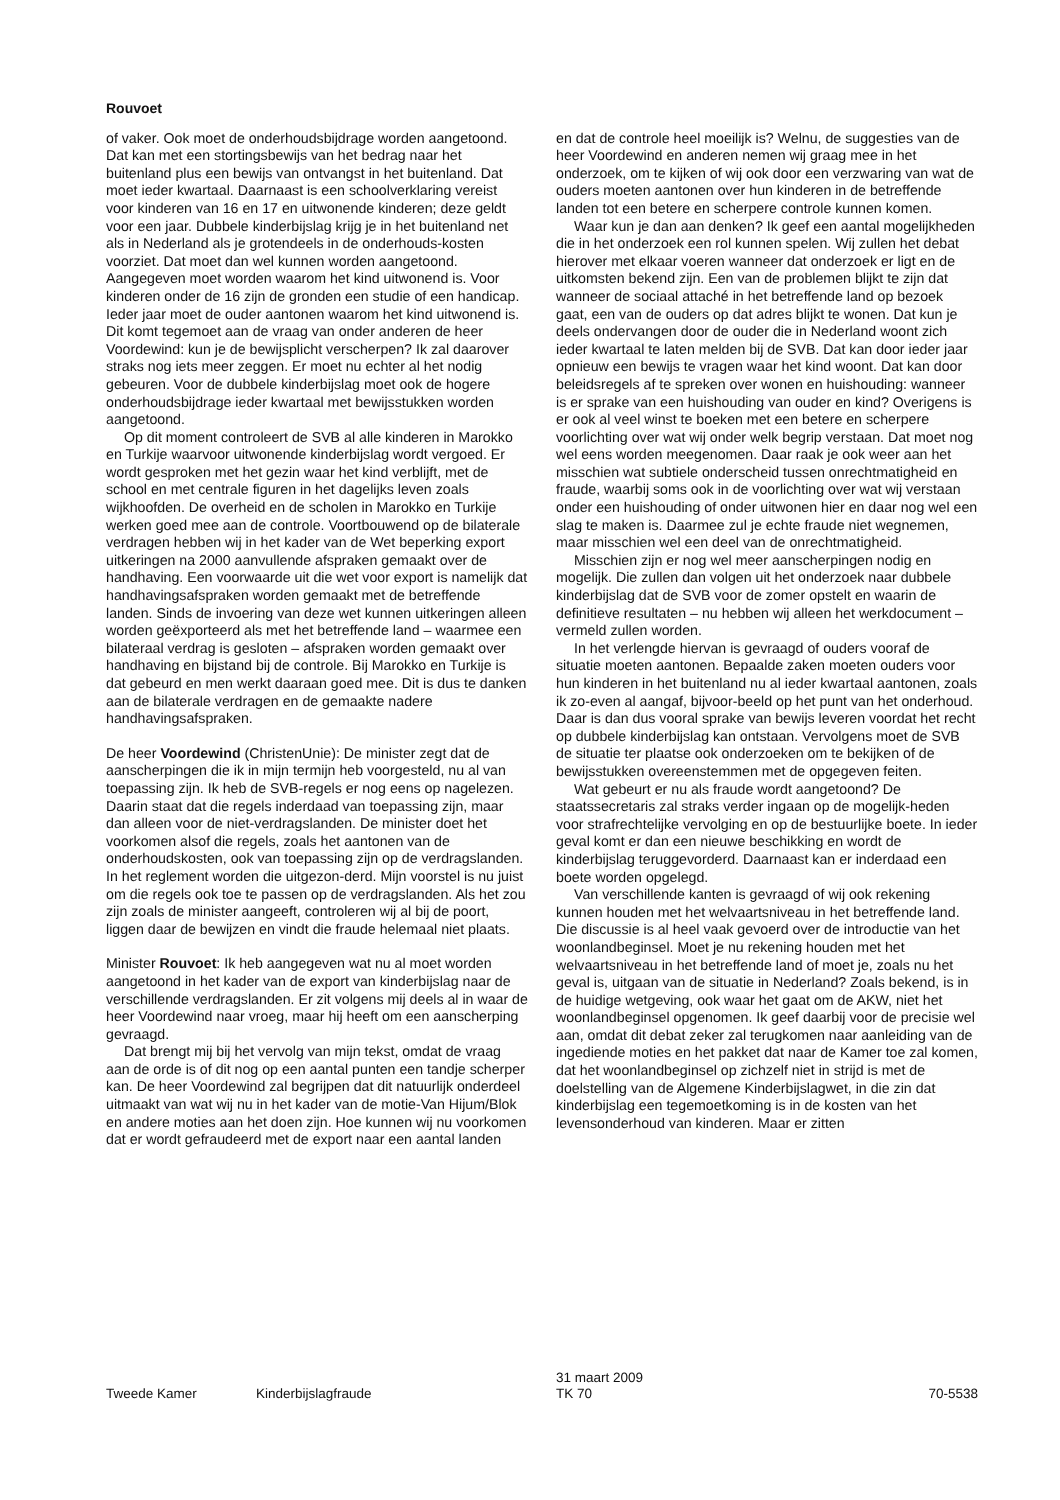Rouvoet
of vaker. Ook moet de onderhoudsbijdrage worden aangetoond. Dat kan met een stortingsbewijs van het bedrag naar het buitenland plus een bewijs van ontvangst in het buitenland. Dat moet ieder kwartaal. Daarnaast is een schoolverklaring vereist voor kinderen van 16 en 17 en uitwonende kinderen; deze geldt voor een jaar. Dubbele kinderbijslag krijg je in het buitenland net als in Nederland als je grotendeels in de onderhouds-kosten voorziet. Dat moet dan wel kunnen worden aangetoond. Aangegeven moet worden waarom het kind uitwonend is. Voor kinderen onder de 16 zijn de gronden een studie of een handicap. Ieder jaar moet de ouder aantonen waarom het kind uitwonend is. Dit komt tegemoet aan de vraag van onder anderen de heer Voordewind: kun je de bewijsplicht verscherpen? Ik zal daarover straks nog iets meer zeggen. Er moet nu echter al het nodig gebeuren. Voor de dubbele kinderbijslag moet ook de hogere onderhoudsbijdrage ieder kwartaal met bewijsstukken worden aangetoond.
Op dit moment controleert de SVB al alle kinderen in Marokko en Turkije waarvoor uitwonende kinderbijslag wordt vergoed. Er wordt gesproken met het gezin waar het kind verblijft, met de school en met centrale figuren in het dagelijks leven zoals wijkhoofden. De overheid en de scholen in Marokko en Turkije werken goed mee aan de controle. Voortbouwend op de bilaterale verdragen hebben wij in het kader van de Wet beperking export uitkeringen na 2000 aanvullende afspraken gemaakt over de handhaving. Een voorwaarde uit die wet voor export is namelijk dat handhavingsafspraken worden gemaakt met de betreffende landen. Sinds de invoering van deze wet kunnen uitkeringen alleen worden geëxporteerd als met het betreffende land – waarmee een bilateraal verdrag is gesloten – afspraken worden gemaakt over handhaving en bijstand bij de controle. Bij Marokko en Turkije is dat gebeurd en men werkt daaraan goed mee. Dit is dus te danken aan de bilaterale verdragen en de gemaakte nadere handhavingsafspraken.
De heer Voordewind (ChristenUnie): De minister zegt dat de aanscherpingen die ik in mijn termijn heb voorgesteld, nu al van toepassing zijn. Ik heb de SVB-regels er nog eens op nagelezen. Daarin staat dat die regels inderdaad van toepassing zijn, maar dan alleen voor de niet-verdragslanden. De minister doet het voorkomen alsof die regels, zoals het aantonen van de onderhoudskosten, ook van toepassing zijn op de verdragslanden. In het reglement worden die uitgezon-derd. Mijn voorstel is nu juist om die regels ook toe te passen op de verdragslanden. Als het zou zijn zoals de minister aangeeft, controleren wij al bij de poort, liggen daar de bewijzen en vindt die fraude helemaal niet plaats.
Minister Rouvoet: Ik heb aangegeven wat nu al moet worden aangetoond in het kader van de export van kinderbijslag naar de verschillende verdragslanden. Er zit volgens mij deels al in waar de heer Voordewind naar vroeg, maar hij heeft om een aanscherping gevraagd.
Dat brengt mij bij het vervolg van mijn tekst, omdat de vraag aan de orde is of dit nog op een aantal punten een tandje scherper kan. De heer Voordewind zal begrijpen dat dit natuurlijk onderdeel uitmaakt van wat wij nu in het kader van de motie-Van Hijum/Blok en andere moties aan het doen zijn. Hoe kunnen wij nu voorkomen dat er wordt gefraudeerd met de export naar een aantal landen
en dat de controle heel moeilijk is? Welnu, de suggesties van de heer Voordewind en anderen nemen wij graag mee in het onderzoek, om te kijken of wij ook door een verzwaring van wat de ouders moeten aantonen over hun kinderen in de betreffende landen tot een betere en scherpere controle kunnen komen.
Waar kun je dan aan denken? Ik geef een aantal mogelijkheden die in het onderzoek een rol kunnen spelen. Wij zullen het debat hierover met elkaar voeren wanneer dat onderzoek er ligt en de uitkomsten bekend zijn. Een van de problemen blijkt te zijn dat wanneer de sociaal attaché in het betreffende land op bezoek gaat, een van de ouders op dat adres blijkt te wonen. Dat kun je deels ondervangen door de ouder die in Nederland woont zich ieder kwartaal te laten melden bij de SVB. Dat kan door ieder jaar opnieuw een bewijs te vragen waar het kind woont. Dat kan door beleidsregels af te spreken over wonen en huishouding: wanneer is er sprake van een huishouding van ouder en kind? Overigens is er ook al veel winst te boeken met een betere en scherpere voorlichting over wat wij onder welk begrip verstaan. Dat moet nog wel eens worden meegenomen. Daar raak je ook weer aan het misschien wat subtiele onderscheid tussen onrechtmatigheid en fraude, waarbij soms ook in de voorlichting over wat wij verstaan onder een huishouding of onder uitwonen hier en daar nog wel een slag te maken is. Daarmee zul je echte fraude niet wegnemen, maar misschien wel een deel van de onrechtmatigheid.
Misschien zijn er nog wel meer aanscherpingen nodig en mogelijk. Die zullen dan volgen uit het onderzoek naar dubbele kinderbijslag dat de SVB voor de zomer opstelt en waarin de definitieve resultaten – nu hebben wij alleen het werkdocument – vermeld zullen worden.
In het verlengde hiervan is gevraagd of ouders vooraf de situatie moeten aantonen. Bepaalde zaken moeten ouders voor hun kinderen in het buitenland nu al ieder kwartaal aantonen, zoals ik zo-even al aangaf, bijvoor-beeld op het punt van het onderhoud. Daar is dan dus vooral sprake van bewijs leveren voordat het recht op dubbele kinderbijslag kan ontstaan. Vervolgens moet de SVB de situatie ter plaatse ook onderzoeken om te bekijken of de bewijsstukken overeenstemmen met de opgegeven feiten.
Wat gebeurt er nu als fraude wordt aangetoond? De staatssecretaris zal straks verder ingaan op de mogelijk-heden voor strafrechtelijke vervolging en op de bestuurlijke boete. In ieder geval komt er dan een nieuwe beschikking en wordt de kinderbijslag teruggevorderd. Daarnaast kan er inderdaad een boete worden opgelegd.
Van verschillende kanten is gevraagd of wij ook rekening kunnen houden met het welvaartsniveau in het betreffende land. Die discussie is al heel vaak gevoerd over de introductie van het woonlandbeginsel. Moet je nu rekening houden met het welvaartsniveau in het betreffende land of moet je, zoals nu het geval is, uitgaan van de situatie in Nederland? Zoals bekend, is in de huidige wetgeving, ook waar het gaat om de AKW, niet het woonlandbeginsel opgenomen. Ik geef daarbij voor de precisie wel aan, omdat dit debat zeker zal terugkomen naar aanleiding van de ingediende moties en het pakket dat naar de Kamer toe zal komen, dat het woonlandbeginsel op zichzelf niet in strijd is met de doelstelling van de Algemene Kinderbijslagwet, in die zin dat kinderbijslag een tegemoetkoming is in de kosten van het levensonderhoud van kinderen. Maar er zitten
Tweede Kamer Kinderbijslagfraude 31 maart 2009
TK 70
70-5538